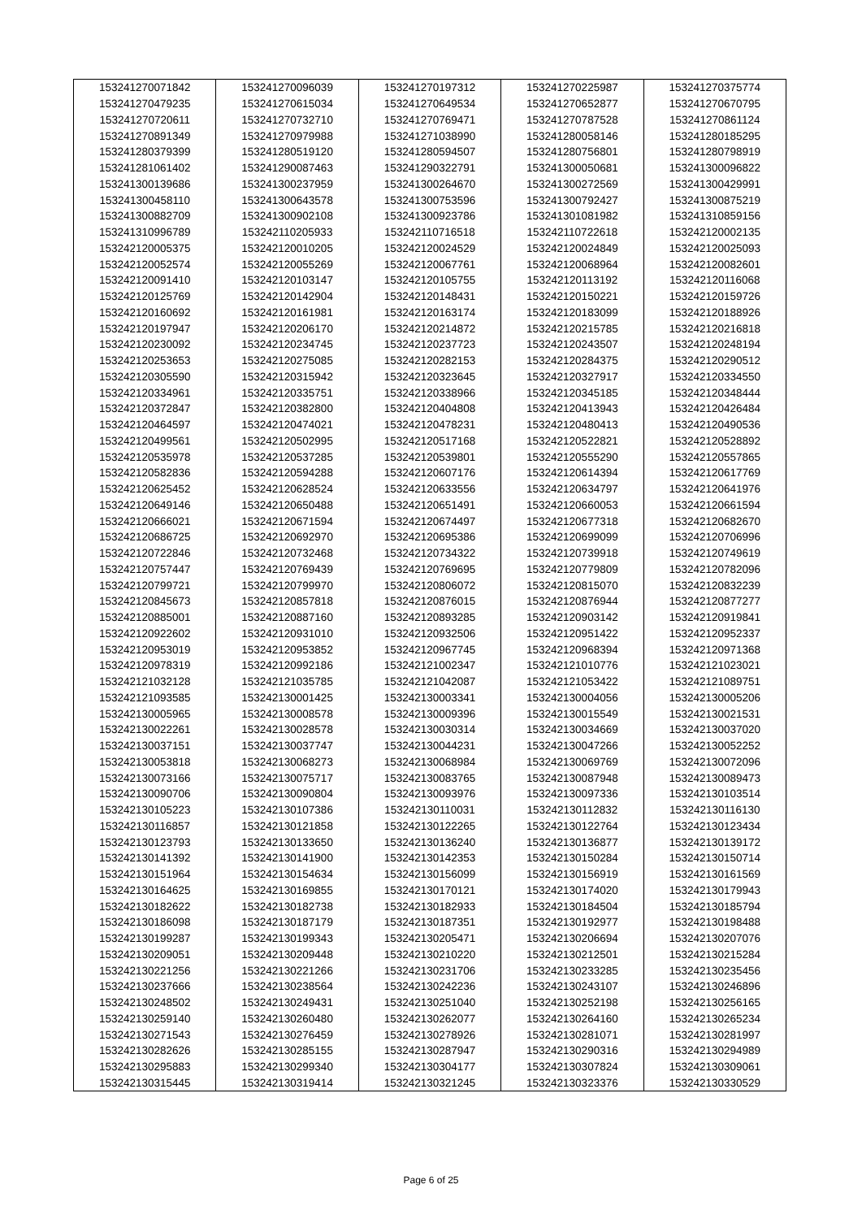| 153241270071842 | 153241270096039 | 153241270197312 | 153241270225987 | 153241270375774 |
| 153241270479235 | 153241270615034 | 153241270649534 | 153241270652877 | 153241270670795 |
| 153241270720611 | 153241270732710 | 153241270769471 | 153241270787528 | 153241270861124 |
| 153241270891349 | 153241270979988 | 153241271038990 | 153241280058146 | 153241280185295 |
| 153241280379399 | 153241280519120 | 153241280594507 | 153241280756801 | 153241280798919 |
| 153241281061402 | 153241290087463 | 153241290322791 | 153241300050681 | 153241300096822 |
| 153241300139686 | 153241300237959 | 153241300264670 | 153241300272569 | 153241300429991 |
| 153241300458110 | 153241300643578 | 153241300753596 | 153241300792427 | 153241300875219 |
| 153241300882709 | 153241300902108 | 153241300923786 | 153241301081982 | 153241310859156 |
| 153241310996789 | 153242110205933 | 153242110716518 | 153242110722618 | 153242120002135 |
| 153242120005375 | 153242120010205 | 153242120024529 | 153242120024849 | 153242120025093 |
| 153242120052574 | 153242120055269 | 153242120067761 | 153242120068964 | 153242120082601 |
| 153242120091410 | 153242120103147 | 153242120105755 | 153242120113192 | 153242120116068 |
| 153242120125769 | 153242120142904 | 153242120148431 | 153242120150221 | 153242120159726 |
| 153242120160692 | 153242120161981 | 153242120163174 | 153242120183099 | 153242120188926 |
| 153242120197947 | 153242120206170 | 153242120214872 | 153242120215785 | 153242120216818 |
| 153242120230092 | 153242120234745 | 153242120237723 | 153242120243507 | 153242120248194 |
| 153242120253653 | 153242120275085 | 153242120282153 | 153242120284375 | 153242120290512 |
| 153242120305590 | 153242120315942 | 153242120323645 | 153242120327917 | 153242120334550 |
| 153242120334961 | 153242120335751 | 153242120338966 | 153242120345185 | 153242120348444 |
| 153242120372847 | 153242120382800 | 153242120404808 | 153242120413943 | 153242120426484 |
| 153242120464597 | 153242120474021 | 153242120478231 | 153242120480413 | 153242120490536 |
| 153242120499561 | 153242120502995 | 153242120517168 | 153242120522821 | 153242120528892 |
| 153242120535978 | 153242120537285 | 153242120539801 | 153242120555290 | 153242120557865 |
| 153242120582836 | 153242120594288 | 153242120607176 | 153242120614394 | 153242120617769 |
| 153242120625452 | 153242120628524 | 153242120633556 | 153242120634797 | 153242120641976 |
| 153242120649146 | 153242120650488 | 153242120651491 | 153242120660053 | 153242120661594 |
| 153242120666021 | 153242120671594 | 153242120674497 | 153242120677318 | 153242120682670 |
| 153242120686725 | 153242120692970 | 153242120695386 | 153242120699099 | 153242120706996 |
| 153242120722846 | 153242120732468 | 153242120734322 | 153242120739918 | 153242120749619 |
| 153242120757447 | 153242120769439 | 153242120769695 | 153242120779809 | 153242120782096 |
| 153242120799721 | 153242120799970 | 153242120806072 | 153242120815070 | 153242120832239 |
| 153242120845673 | 153242120857818 | 153242120876015 | 153242120876944 | 153242120877277 |
| 153242120885001 | 153242120887160 | 153242120893285 | 153242120903142 | 153242120919841 |
| 153242120922602 | 153242120931010 | 153242120932506 | 153242120951422 | 153242120952337 |
| 153242120953019 | 153242120953852 | 153242120967745 | 153242120968394 | 153242120971368 |
| 153242120978319 | 153242120992186 | 153242121002347 | 153242121010776 | 153242121023021 |
| 153242121032128 | 153242121035785 | 153242121042087 | 153242121053422 | 153242121089751 |
| 153242121093585 | 153242130001425 | 153242130003341 | 153242130004056 | 153242130005206 |
| 153242130005965 | 153242130008578 | 153242130009396 | 153242130015549 | 153242130021531 |
| 153242130022261 | 153242130028578 | 153242130030314 | 153242130034669 | 153242130037020 |
| 153242130037151 | 153242130037747 | 153242130044231 | 153242130047266 | 153242130052252 |
| 153242130053818 | 153242130068273 | 153242130068984 | 153242130069769 | 153242130072096 |
| 153242130073166 | 153242130075717 | 153242130083765 | 153242130087948 | 153242130089473 |
| 153242130090706 | 153242130090804 | 153242130093976 | 153242130097336 | 153242130103514 |
| 153242130105223 | 153242130107386 | 153242130110031 | 153242130112832 | 153242130116130 |
| 153242130116857 | 153242130121858 | 153242130122265 | 153242130122764 | 153242130123434 |
| 153242130123793 | 153242130133650 | 153242130136240 | 153242130136877 | 153242130139172 |
| 153242130141392 | 153242130141900 | 153242130142353 | 153242130150284 | 153242130150714 |
| 153242130151964 | 153242130154634 | 153242130156099 | 153242130156919 | 153242130161569 |
| 153242130164625 | 153242130169855 | 153242130170121 | 153242130174020 | 153242130179943 |
| 153242130182622 | 153242130182738 | 153242130182933 | 153242130184504 | 153242130185794 |
| 153242130186098 | 153242130187179 | 153242130187351 | 153242130192977 | 153242130198488 |
| 153242130199287 | 153242130199343 | 153242130205471 | 153242130206694 | 153242130207076 |
| 153242130209051 | 153242130209448 | 153242130210220 | 153242130212501 | 153242130215284 |
| 153242130221256 | 153242130221266 | 153242130231706 | 153242130233285 | 153242130235456 |
| 153242130237666 | 153242130238564 | 153242130242236 | 153242130243107 | 153242130246896 |
| 153242130248502 | 153242130249431 | 153242130251040 | 153242130252198 | 153242130256165 |
| 153242130259140 | 153242130260480 | 153242130262077 | 153242130264160 | 153242130265234 |
| 153242130271543 | 153242130276459 | 153242130278926 | 153242130281071 | 153242130281997 |
| 153242130282626 | 153242130285155 | 153242130287947 | 153242130290316 | 153242130294989 |
| 153242130295883 | 153242130299340 | 153242130304177 | 153242130307824 | 153242130309061 |
| 153242130315445 | 153242130319414 | 153242130321245 | 153242130323376 | 153242130330529 |
Page 6 of 25